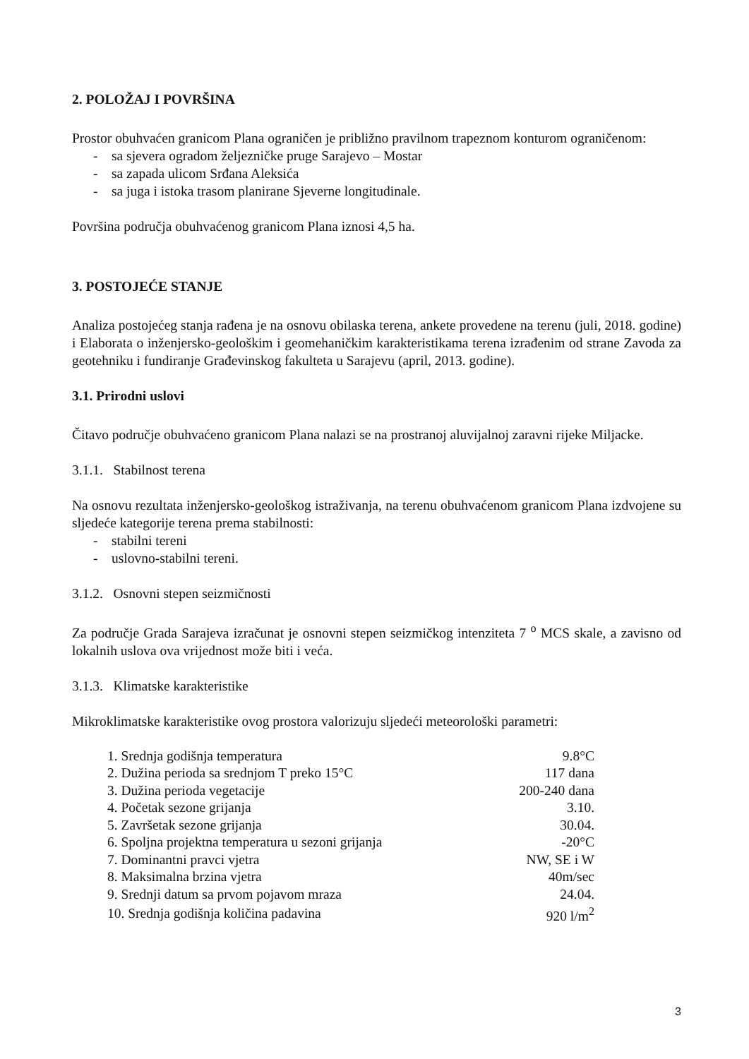2. POLOŽAJ I POVRŠINA
Prostor obuhvaćen granicom Plana ograničen je približno pravilnom trapeznom konturom ograničenom:
- sa sjevera ogradom željezničke pruge Sarajevo – Mostar
- sa zapada ulicom Srđana Aleksića
- sa juga i istoka trasom planirane Sjeverne longitudinale.
Površina područja obuhvaćenog granicom Plana iznosi 4,5 ha.
3. POSTOJEĆE STANJE
Analiza postojećeg stanja rađena je na osnovu obilaska terena, ankete provedene na terenu (juli, 2018. godine) i Elaborata o inženjersko-geološkim i geomehaničkim karakteristikama terena izrađenim od strane Zavoda za geotehniku i fundiranje Građevinskog fakulteta u Sarajevu (april, 2013. godine).
3.1. Prirodni uslovi
Čitavo područje obuhvaćeno granicom Plana nalazi se na prostranoj aluvijalnoj zaravni rijeke Miljacke.
3.1.1. Stabilnost terena
Na osnovu rezultata inženjersko-geološkog istraživanja, na terenu obuhvaćenom granicom Plana izdvojene su sljedeće kategorije terena prema stabilnosti:
- stabilni tereni
- uslovno-stabilni tereni.
3.1.2. Osnovni stepen seizmičnosti
Za područje Grada Sarajeva izračunat je osnovni stepen seizmičkog intenziteta 7 <sup>o</sup> MCS skale, a zavisno od lokalnih uslova ova vrijednost može biti i veća.
3.1.3. Klimatske karakteristike
Mikroklimatske karakteristike ovog prostora valorizuju sljedeći meteorološki parametri:
| 1. Srednja godišnja temperatura | 9.8°C |
| 2. Dužina perioda sa srednjom T preko 15°C | 117 dana |
| 3. Dužina perioda vegetacije | 200-240 dana |
| 4. Početak sezone grijanja | 3.10. |
| 5. Završetak sezone grijanja | 30.04. |
| 6. Spoljna projektna temperatura u sezoni grijanja | -20°C |
| 7. Dominantni pravci vjetra | NW, SE i W |
| 8. Maksimalna brzina vjetra | 40m/sec |
| 9. Srednji datum sa prvom pojavom mraza | 24.04. |
| 10. Srednja godišnja količina padavina | 920 l/m<sup>2</sup> |
3